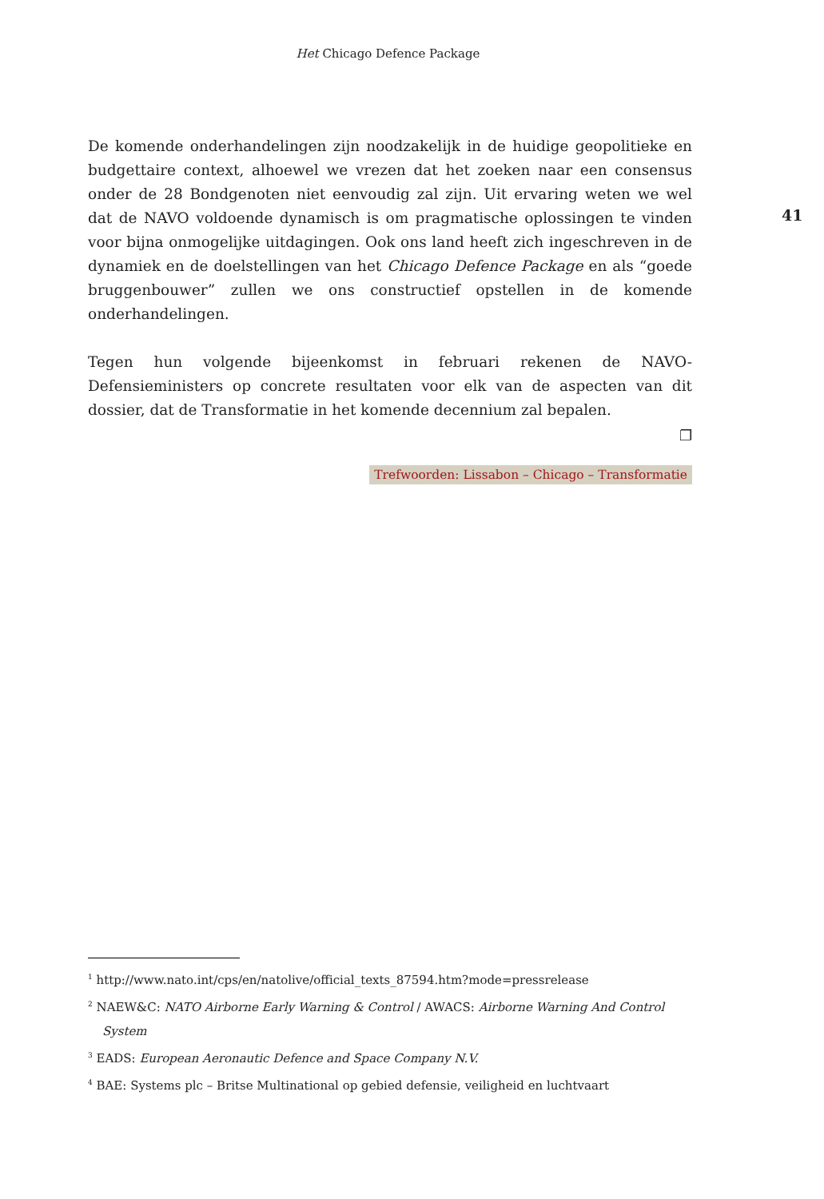Het Chicago Defence Package
De komende onderhandelingen zijn noodzakelijk in de huidige geopolitieke en budgettaire context, alhoewel we vrezen dat het zoeken naar een consensus onder de 28 Bondgenoten niet eenvoudig zal zijn. Uit ervaring weten we wel dat de NAVO voldoende dynamisch is om pragmatische oplossingen te vinden voor bijna onmogelijke uitdagingen. Ook ons land heeft zich ingeschreven in de dynamiek en de doelstellingen van het Chicago Defence Package en als “goede bruggenbouwer” zullen we ons constructief opstellen in de komende onderhandelingen.
Tegen hun volgende bijeenkomst in februari rekenen de NAVO-Defensieministers op concrete resultaten voor elk van de aspecten van dit dossier, dat de Transformatie in het komende decennium zal bepalen.
❐
Trefwoorden: Lissabon – Chicago – Transformatie
41
<sup>1</sup> http://www.nato.int/cps/en/natolive/official_texts_87594.htm?mode=pressrelease
<sup>2</sup> NAEW&C: NATO Airborne Early Warning & Control / AWACS: Airborne Warning And Control System
<sup>3</sup> EADS: European Aeronautic Defence and Space Company N.V.
<sup>4</sup> BAE: Systems plc – Britse Multinational op gebied defensie, veiligheid en luchtvaart